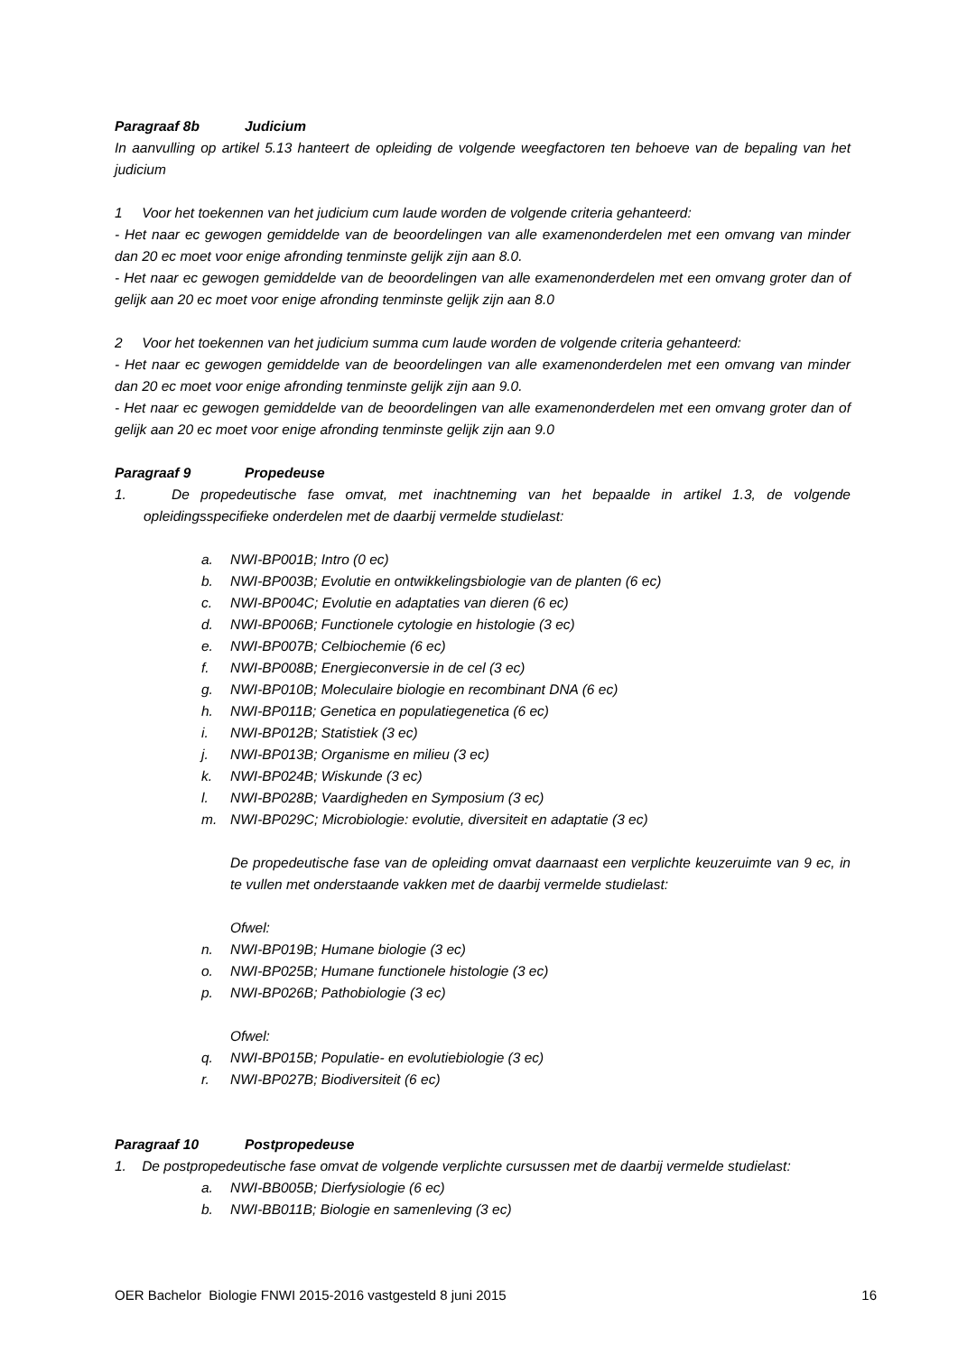Paragraaf 8b Judicium
In aanvulling op artikel 5.13 hanteert de opleiding de volgende weegfactoren ten behoeve van de bepaling van het judicium
1 Voor het toekennen van het judicium cum laude worden de volgende criteria gehanteerd:
- Het naar ec gewogen gemiddelde van de beoordelingen van alle examenonderdelen met een omvang van minder dan 20 ec moet voor enige afronding tenminste gelijk zijn aan 8.0.
- Het naar ec gewogen gemiddelde van de beoordelingen van alle examenonderdelen met een omvang groter dan of gelijk aan 20 ec moet voor enige afronding tenminste gelijk zijn aan 8.0
2 Voor het toekennen van het judicium summa cum laude worden de volgende criteria gehanteerd:
- Het naar ec gewogen gemiddelde van de beoordelingen van alle examenonderdelen met een omvang van minder dan 20 ec moet voor enige afronding tenminste gelijk zijn aan 9.0.
- Het naar ec gewogen gemiddelde van de beoordelingen van alle examenonderdelen met een omvang groter dan of gelijk aan 20 ec moet voor enige afronding tenminste gelijk zijn aan 9.0
Paragraaf 9 Propedeuse
1. De propedeutische fase omvat, met inachtneming van het bepaalde in artikel 1.3, de volgende opleidingsspecifieke onderdelen met de daarbij vermelde studielast:
a. NWI-BP001B; Intro (0 ec)
b. NWI-BP003B; Evolutie en ontwikkelingsbiologie van de planten (6 ec)
c. NWI-BP004C; Evolutie en adaptaties van dieren (6 ec)
d. NWI-BP006B; Functionele cytologie en histologie (3 ec)
e. NWI-BP007B; Celbiochemie (6 ec)
f. NWI-BP008B; Energieconversie in de cel (3 ec)
g. NWI-BP010B; Moleculaire biologie en recombinant DNA (6 ec)
h. NWI-BP011B; Genetica en populatiegenetica (6 ec)
i. NWI-BP012B; Statistiek (3 ec)
j. NWI-BP013B; Organisme en milieu (3 ec)
k. NWI-BP024B; Wiskunde (3 ec)
l. NWI-BP028B; Vaardigheden en Symposium (3 ec)
m. NWI-BP029C; Microbiologie: evolutie, diversiteit en adaptatie (3 ec)
De propedeutische fase van de opleiding omvat daarnaast een verplichte keuzeruimte van 9 ec, in te vullen met onderstaande vakken met de daarbij vermelde studielast:
Ofwel:
n. NWI-BP019B; Humane biologie (3 ec)
o. NWI-BP025B; Humane functionele histologie (3 ec)
p. NWI-BP026B; Pathobiologie (3 ec)
Ofwel:
q. NWI-BP015B; Populatie- en evolutiebiologie (3 ec)
r. NWI-BP027B; Biodiversiteit (6 ec)
Paragraaf 10 Postpropedeuse
1. De postpropedeutische fase omvat de volgende verplichte cursussen met de daarbij vermelde studielast:
a. NWI-BB005B; Dierfysiologie (6 ec)
b. NWI-BB011B; Biologie en samenleving (3 ec)
OER Bachelor Biologie FNWI 2015-2016 vastgesteld 8 juni 2015 16